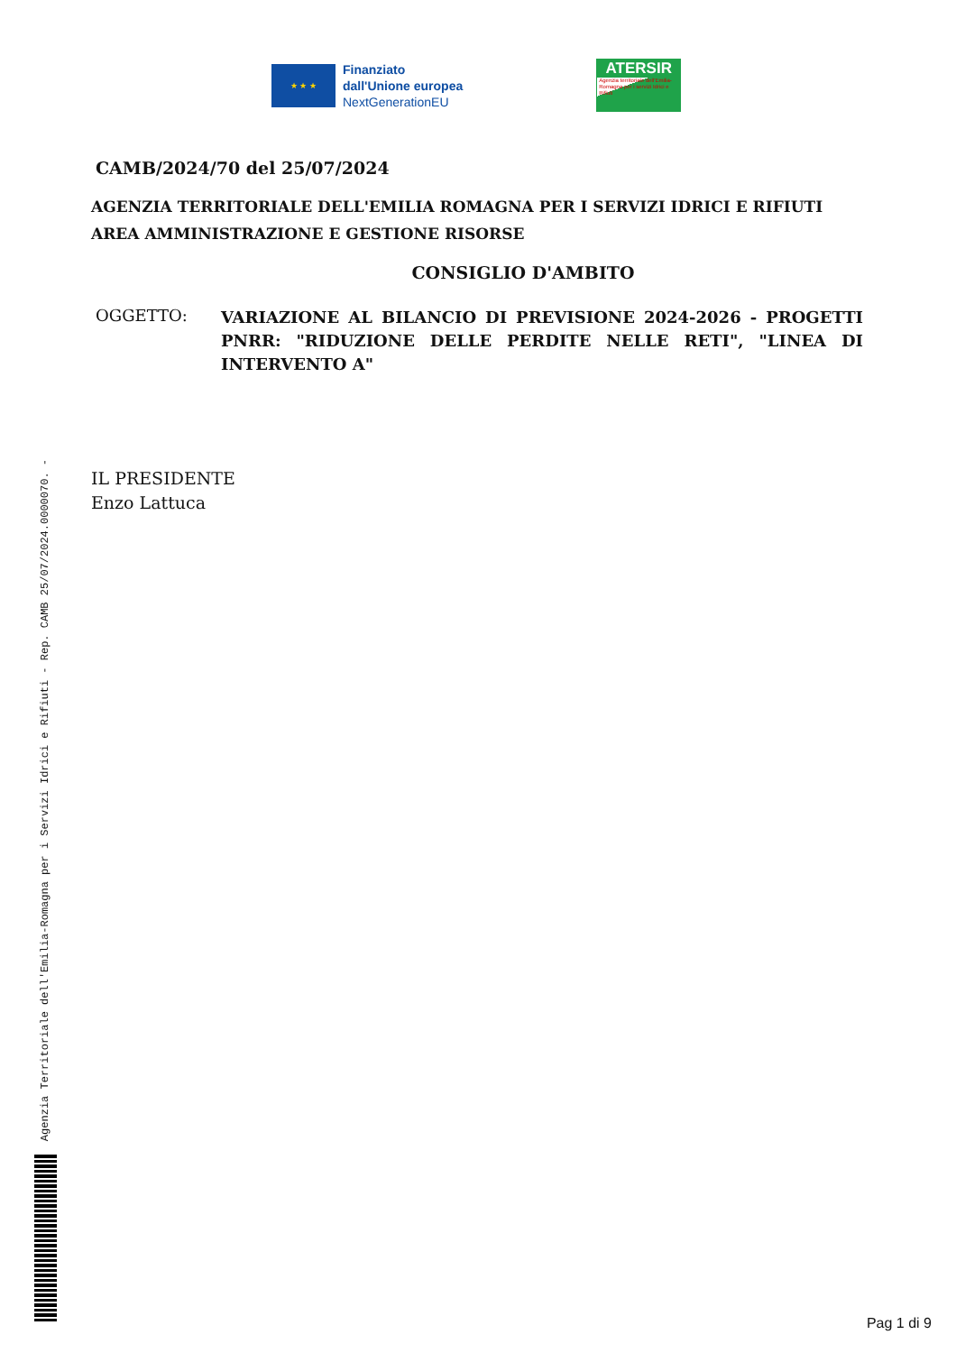Agenzia Territoriale dell'Emilia-Romagna per i Servizi Idrici e Rifiuti - Rep. CAMB 25/07/2024.0000070. -
★ ★ ★
Finanziato
dall'Unione europea
NextGenerationEU
ATERSIR
Agenzia territoriale dell'Emilia-Romagna per i servizi Idrici e Rifiuti
CAMB/2024/70 del 25/07/2024
AGENZIA TERRITORIALE DELL'EMILIA ROMAGNA PER I SERVIZI IDRICI E RIFIUTI
AREA AMMINISTRAZIONE E GESTIONE RISORSE
CONSIGLIO D'AMBITO
OGGETTO:
VARIAZIONE AL BILANCIO DI PREVISIONE 2024-2026 - PROGETTI PNRR: "RIDUZIONE DELLE PERDITE NELLE RETI", "LINEA DI INTERVENTO A"
IL PRESIDENTE
Enzo Lattuca
Pag 1 di 9